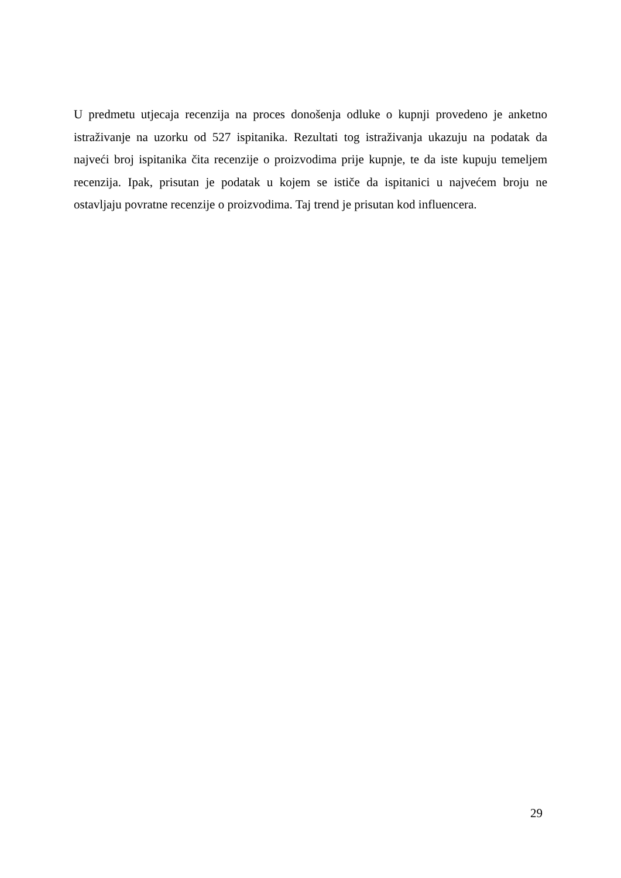U predmetu utjecaja recenzija na proces donošenja odluke o kupnji provedeno je anketno istraživanje na uzorku od 527 ispitanika. Rezultati tog istraživanja ukazuju na podatak da najveći broj ispitanika čita recenzije o proizvodima prije kupnje, te da iste kupuju temeljem recenzija. Ipak, prisutan je podatak u kojem se ističe da ispitanici u najvećem broju ne ostavljaju povratne recenzije o proizvodima. Taj trend je prisutan kod influencera.
29